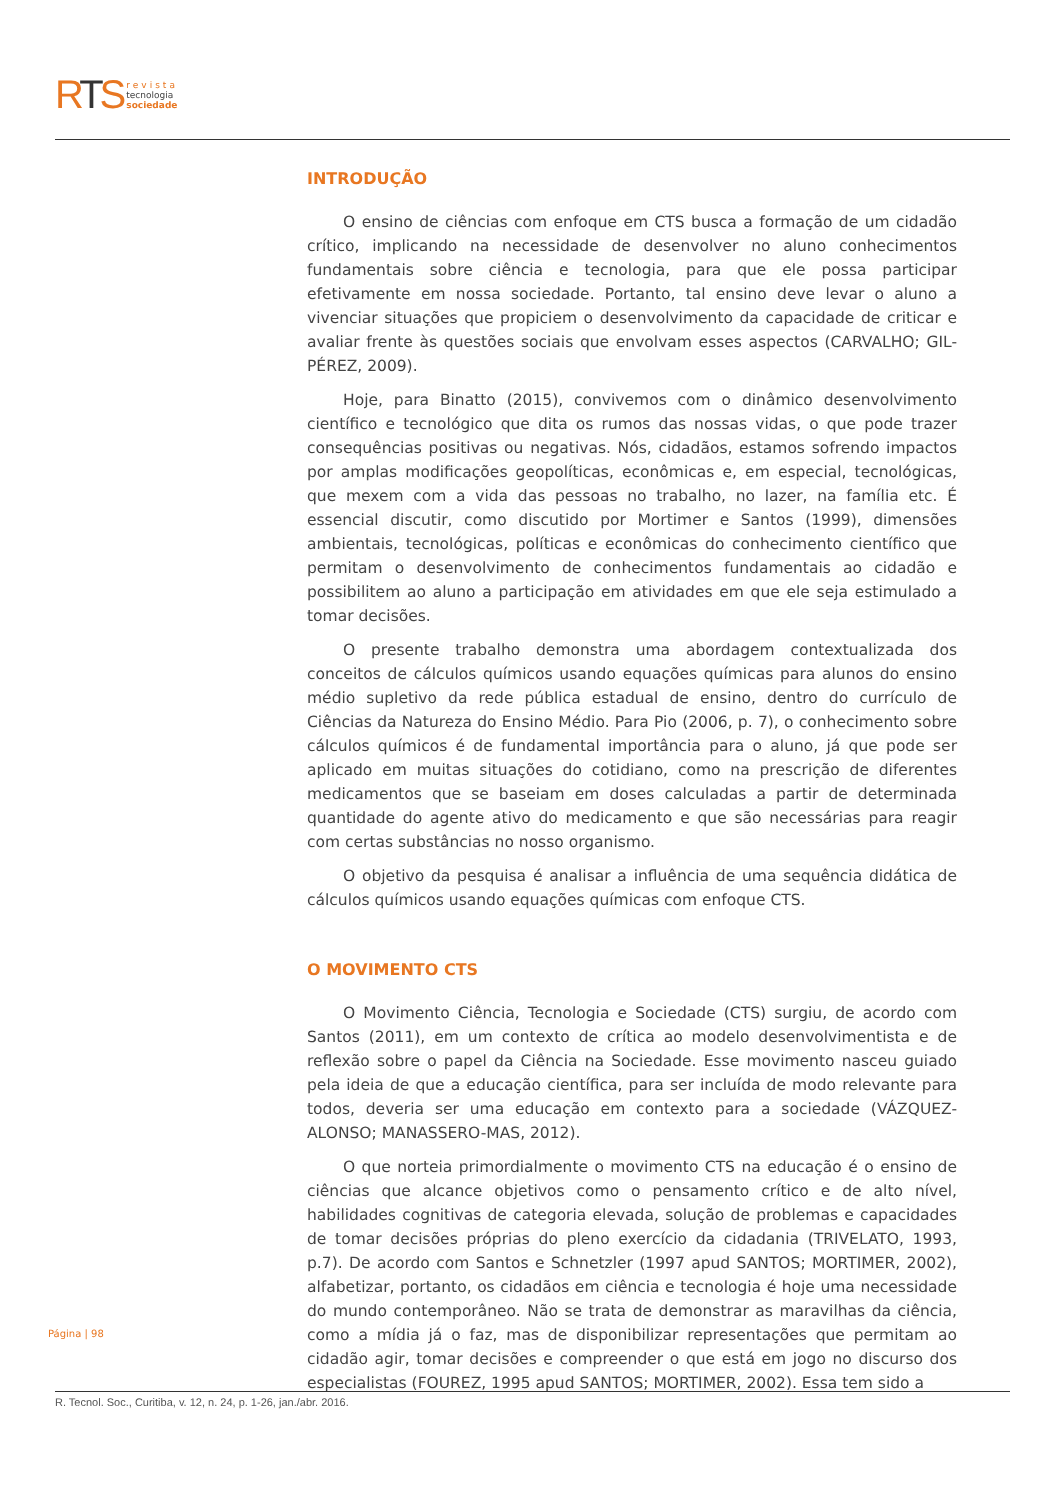RTS
revista
tecnologia
sociedade
INTRODUÇÃO
O ensino de ciências com enfoque em CTS busca a formação de um cidadão crítico, implicando na necessidade de desenvolver no aluno conhecimentos fundamentais sobre ciência e tecnologia, para que ele possa participar efetivamente em nossa sociedade. Portanto, tal ensino deve levar o aluno a vivenciar situações que propiciem o desenvolvimento da capacidade de criticar e avaliar frente às questões sociais que envolvam esses aspectos (CARVALHO; GIL-PÉREZ, 2009).
Hoje, para Binatto (2015), convivemos com o dinâmico desenvolvimento científico e tecnológico que dita os rumos das nossas vidas, o que pode trazer consequências positivas ou negativas. Nós, cidadãos, estamos sofrendo impactos por amplas modificações geopolíticas, econômicas e, em especial, tecnológicas, que mexem com a vida das pessoas no trabalho, no lazer, na família etc. É essencial discutir, como discutido por Mortimer e Santos (1999), dimensões ambientais, tecnológicas, políticas e econômicas do conhecimento científico que permitam o desenvolvimento de conhecimentos fundamentais ao cidadão e possibilitem ao aluno a participação em atividades em que ele seja estimulado a tomar decisões.
O presente trabalho demonstra uma abordagem contextualizada dos conceitos de cálculos químicos usando equações químicas para alunos do ensino médio supletivo da rede pública estadual de ensino, dentro do currículo de Ciências da Natureza do Ensino Médio. Para Pio (2006, p. 7), o conhecimento sobre cálculos químicos é de fundamental importância para o aluno, já que pode ser aplicado em muitas situações do cotidiano, como na prescrição de diferentes medicamentos que se baseiam em doses calculadas a partir de determinada quantidade do agente ativo do medicamento e que são necessárias para reagir com certas substâncias no nosso organismo.
O objetivo da pesquisa é analisar a influência de uma sequência didática de cálculos químicos usando equações químicas com enfoque CTS.
O MOVIMENTO CTS
O Movimento Ciência, Tecnologia e Sociedade (CTS) surgiu, de acordo com Santos (2011), em um contexto de crítica ao modelo desenvolvimentista e de reflexão sobre o papel da Ciência na Sociedade. Esse movimento nasceu guiado pela ideia de que a educação científica, para ser incluída de modo relevante para todos, deveria ser uma educação em contexto para a sociedade (VÁZQUEZ-ALONSO; MANASSERO-MAS, 2012).
O que norteia primordialmente o movimento CTS na educação é o ensino de ciências que alcance objetivos como o pensamento crítico e de alto nível, habilidades cognitivas de categoria elevada, solução de problemas e capacidades de tomar decisões próprias do pleno exercício da cidadania (TRIVELATO, 1993, p.7). De acordo com Santos e Schnetzler (1997 apud SANTOS; MORTIMER, 2002), alfabetizar, portanto, os cidadãos em ciência e tecnologia é hoje uma necessidade do mundo contemporâneo. Não se trata de demonstrar as maravilhas da ciência, como a mídia já o faz, mas de disponibilizar representações que permitam ao cidadão agir, tomar decisões e compreender o que está em jogo no discurso dos especialistas (FOUREZ, 1995 apud SANTOS; MORTIMER, 2002). Essa tem sido a
Página | 98
R. Tecnol. Soc., Curitiba, v. 12, n. 24, p. 1-26, jan./abr. 2016.